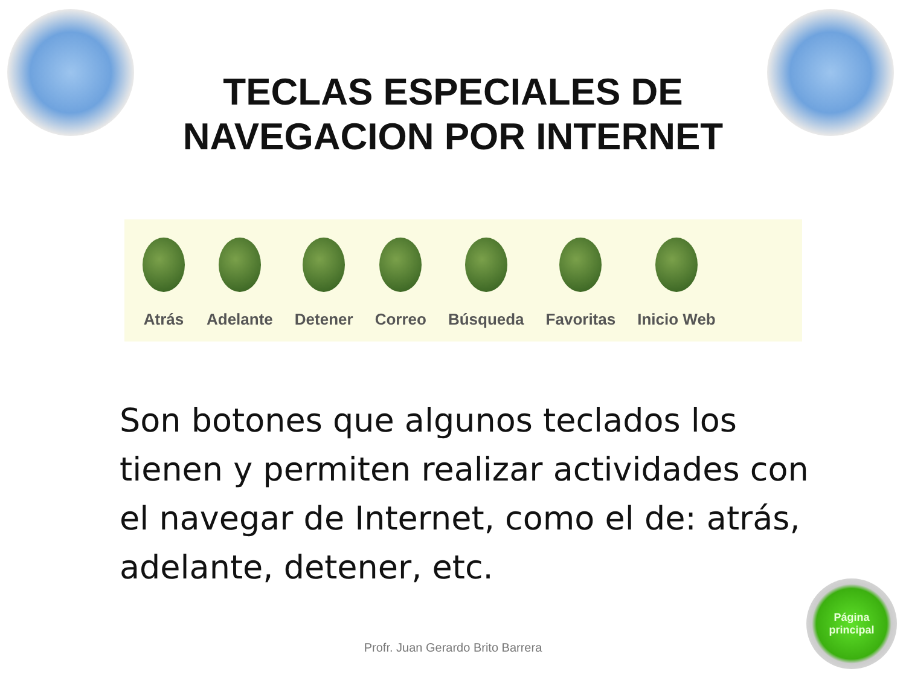TECLAS ESPECIALES DE
NAVEGACION POR INTERNET
Atrás Adelante Detener Correo Búsqueda Favoritas Inicio Web
Son botones que algunos teclados los tienen y permiten realizar actividades con el navegar de Internet, como el de: atrás, adelante, detener, etc.
Profr. Juan Gerardo Brito Barrera
Página
principal